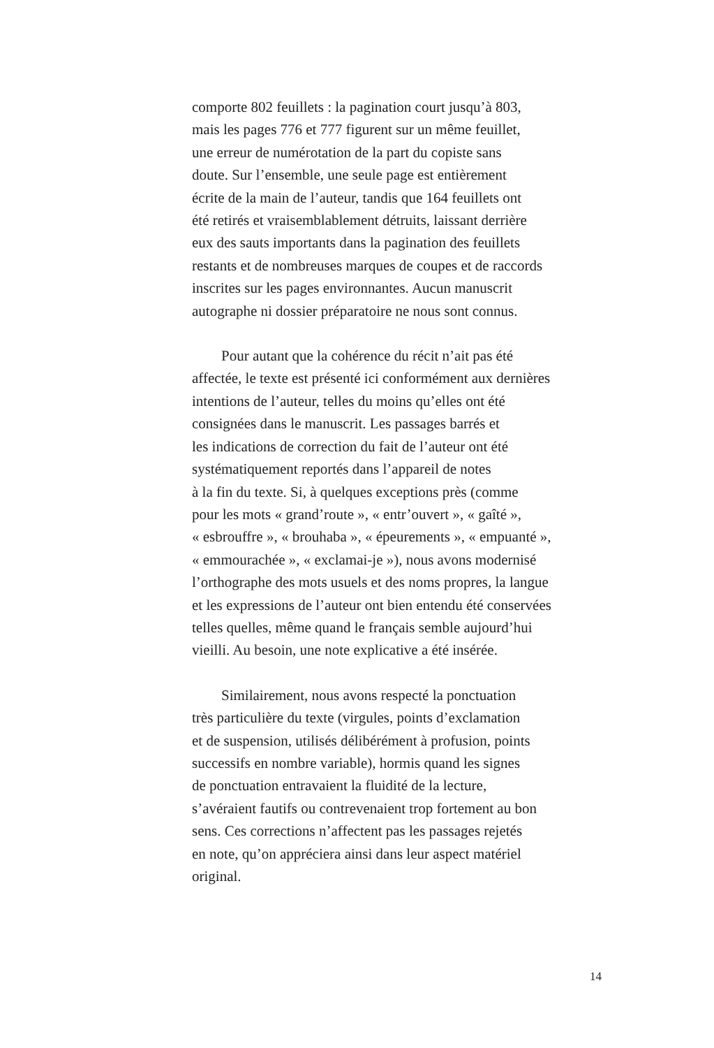comporte 802 feuillets : la pagination court jusqu’à 803,
mais les pages 776 et 777 figurent sur un même feuillet,
une erreur de numérotation de la part du copiste sans
doute. Sur l’ensemble, une seule page est entièrement
écrite de la main de l’auteur, tandis que 164 feuillets ont
été retirés et vraisemblablement détruits, laissant derrière
eux des sauts importants dans la pagination des feuillets
restants et de nombreuses marques de coupes et de raccords
inscrites sur les pages environnantes. Aucun manuscrit
autographe ni dossier préparatoire ne nous sont connus.
Pour autant que la cohérence du récit n’ait pas été
affectée, le texte est présenté ici conformément aux dernières
intentions de l’auteur, telles du moins qu’elles ont été
consignées dans le manuscrit. Les passages barrés et
les indications de correction du fait de l’auteur ont été
systématiquement reportés dans l’appareil de notes
à la fin du texte. Si, à quelques exceptions près (comme
pour les mots « grand’route », « entr’ouvert », « gaîté »,
« esbrouffre », « brouhaba », « épeurements », « empuanté »,
« emmourachée », « exclamai-je »), nous avons modernisé
l’orthographe des mots usuels et des noms propres, la langue
et les expressions de l’auteur ont bien entendu été conservées
telles quelles, même quand le français semble aujourd’hui
vieilli. Au besoin, une note explicative a été insérée.
Similairement, nous avons respecté la ponctuation
très particulière du texte (virgules, points d’exclamation
et de suspension, utilisés délibérément à profusion, points
successifs en nombre variable), hormis quand les signes
de ponctuation entravaient la fluidité de la lecture,
s’avéraient fautifs ou contrevenaient trop fortement au bon
sens. Ces corrections n’affectent pas les passages rejetés
en note, qu’on appréciera ainsi dans leur aspect matériel
original.
14